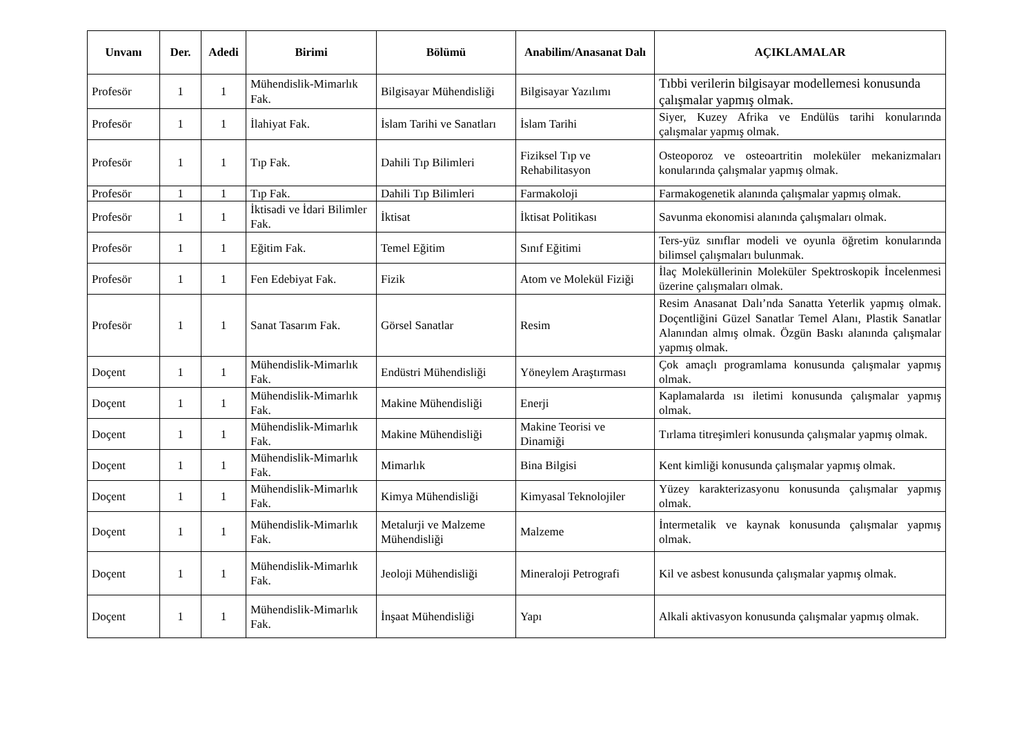| Unvanı | Der. | Adedi | Birimi | Bölümü | Anabilim/Anasanat Dalı | AÇIKLAMALAR |
| --- | --- | --- | --- | --- | --- | --- |
| Profesör | 1 | 1 | Mühendislik-Mimarlık Fak. | Bilgisayar Mühendisliği | Bilgisayar Yazılımı | Tıbbi verilerin bilgisayar modellemesi konusunda çalışmalar yapmış olmak. |
| Profesör | 1 | 1 | İlahiyat Fak. | İslam Tarihi ve Sanatları | İslam Tarihi | Siyer, Kuzey Afrika ve Endülüs tarihi konularında çalışmalar yapmış olmak. |
| Profesör | 1 | 1 | Tıp Fak. | Dahili Tıp Bilimleri | Fiziksel Tıp ve Rehabilitasyon | Osteoporoz ve osteoartritin moleküler mekanizmaları konularında çalışmalar yapmış olmak. |
| Profesör | 1 | 1 | Tıp Fak. | Dahili Tıp Bilimleri | Farmakoloji | Farmakogenetik alanında çalışmalar yapmış olmak. |
| Profesör | 1 | 1 | İktisadi ve İdari Bilimler Fak. | İktisat | İktisat Politikası | Savunma ekonomisi alanında çalışmaları olmak. |
| Profesör | 1 | 1 | Eğitim Fak. | Temel Eğitim | Sınıf Eğitimi | Ters-yüz sınıflar modeli ve oyunla öğretim konularında bilimsel çalışmaları bulunmak. |
| Profesör | 1 | 1 | Fen Edebiyat Fak. | Fizik | Atom ve Molekül Fiziği | İlaç Moleküllerinin Moleküler Spektroskopik İncelenmesi üzerine çalışmaları olmak. |
| Profesör | 1 | 1 | Sanat Tasarım Fak. | Görsel Sanatlar | Resim | Resim Anasanat Dalı’nda Sanatta Yeterlik yapmış olmak. Doçentliğini Güzel Sanatlar Temel Alanı, Plastik Sanatlar Alanından almış olmak. Özgün Baskı alanında çalışmalar yapmış olmak. |
| Doçent | 1 | 1 | Mühendislik-Mimarlık Fak. | Endüstri Mühendisliği | Yöneylem Araştırması | Çok amaçlı programlama konusunda çalışmalar yapmış olmak. |
| Doçent | 1 | 1 | Mühendislik-Mimarlık Fak. | Makine Mühendisliği | Enerji | Kaplamalarda ısı iletimi konusunda çalışmalar yapmış olmak. |
| Doçent | 1 | 1 | Mühendislik-Mimarlık Fak. | Makine Mühendisliği | Makine Teorisi ve Dinamiği | Tırlama titreşimleri konusunda çalışmalar yapmış olmak. |
| Doçent | 1 | 1 | Mühendislik-Mimarlık Fak. | Mimarlık | Bina Bilgisi | Kent kimliği konusunda çalışmalar yapmış olmak. |
| Doçent | 1 | 1 | Mühendislik-Mimarlık Fak. | Kimya Mühendisliği | Kimyasal Teknolojiler | Yüzey karakterizasyonu konusunda çalışmalar yapmış olmak. |
| Doçent | 1 | 1 | Mühendislik-Mimarlık Fak. | Metalurji ve Malzeme Mühendisliği | Malzeme | İntermetalik ve kaynak konusunda çalışmalar yapmış olmak. |
| Doçent | 1 | 1 | Mühendislik-Mimarlık Fak. | Jeoloji Mühendisliği | Mineraloji Petrografi | Kil ve asbest konusunda çalışmalar yapmış olmak. |
| Doçent | 1 | 1 | Mühendislik-Mimarlık Fak. | İnşaat Mühendisliği | Yapı | Alkali aktivasyon konusunda çalışmalar yapmış olmak. |